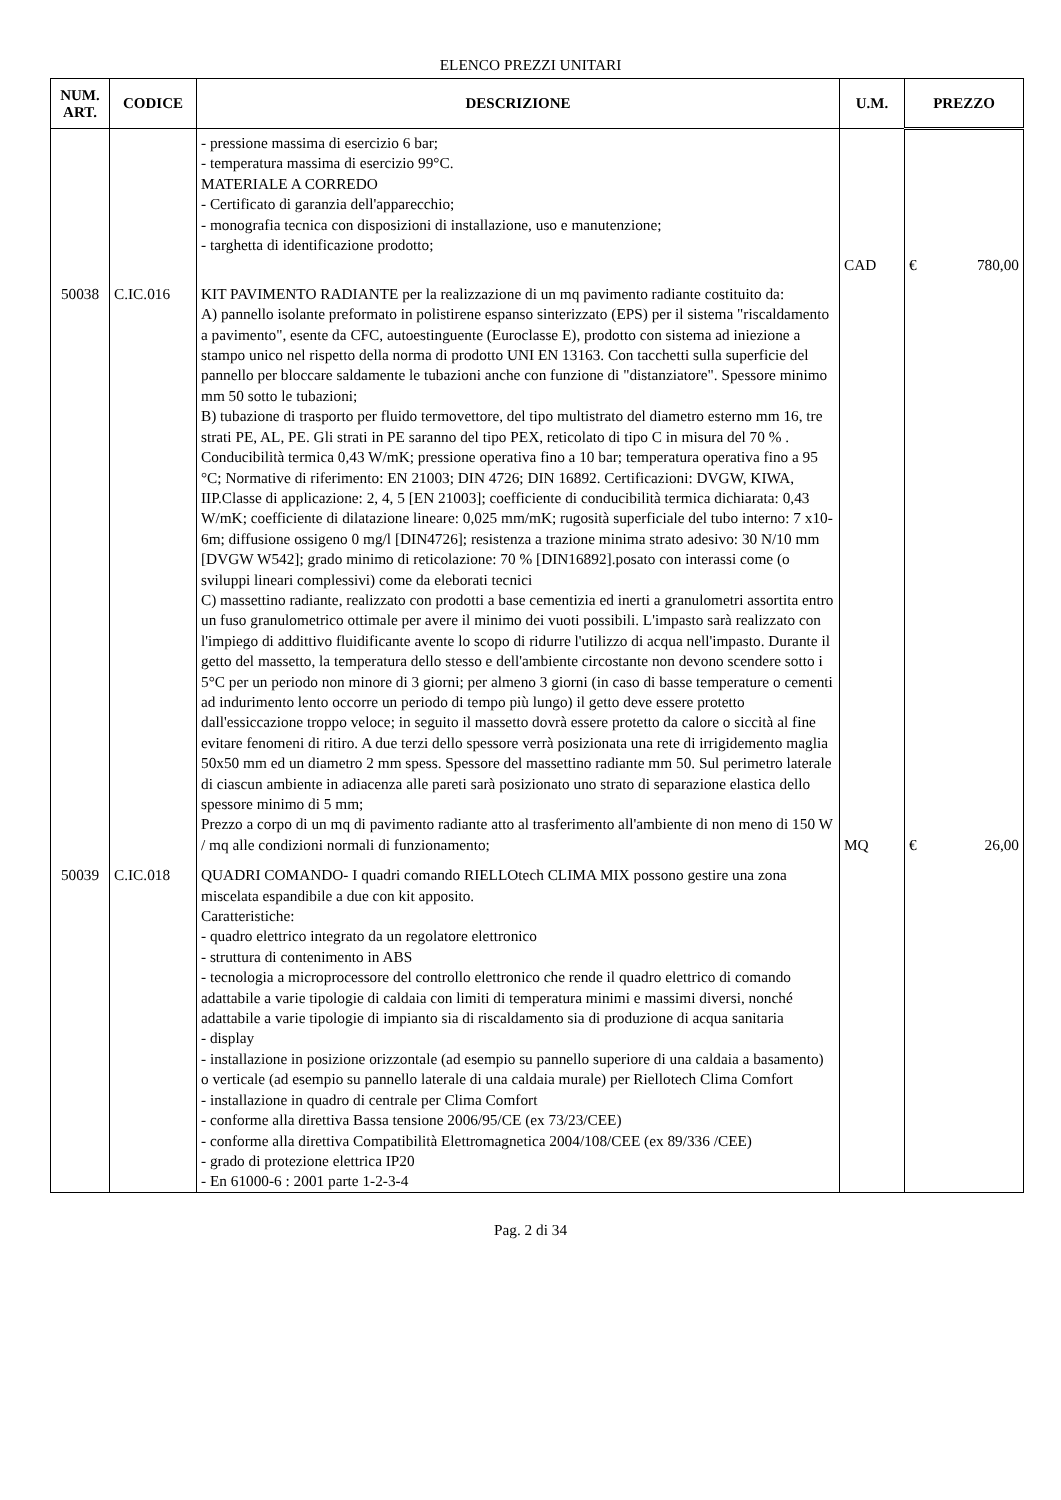ELENCO PREZZI UNITARI
| NUM. ART. | CODICE | DESCRIZIONE | U.M. | PREZZO |
| --- | --- | --- | --- | --- |
| | | - pressione massima di esercizio 6 bar; - temperatura massima di esercizio 99°C. MATERIALE A CORREDO - Certificato di garanzia dell'apparecchio; - monografia tecnica con disposizioni di installazione, uso e manutenzione; - targhetta di identificazione prodotto; | CAD | € 780,00 |
| 50038 | C.IC.016 | KIT PAVIMENTO RADIANTE per la realizzazione di un mq pavimento radiante costituito da: A) pannello isolante preformato in polistirene espanso sinterizzato (EPS) per il sistema "riscaldamento a pavimento", esente da CFC, autoestinguente (Euroclasse E), prodotto con sistema ad iniezione a stampo unico nel rispetto della norma di prodotto UNI EN 13163. Con tacchetti sulla superficie del pannello per bloccare saldamente le tubazioni anche con funzione di "distanziatore". Spessore minimo mm 50 sotto le tubazioni; B) tubazione di trasporto per fluido termovettore, del tipo multistrato del diametro esterno mm 16, tre strati PE, AL, PE. Gli strati in PE saranno del tipo PEX, reticolato di tipo C in misura del 70 % . Conducibilità termica 0,43 W/mK; pressione operativa fino a 10 bar; temperatura operativa fino a 95 °C; Normative di riferimento: EN 21003; DIN 4726; DIN 16892. Certificazioni: DVGW, KIWA, IIP.Classe di applicazione: 2, 4, 5 [EN 21003]; coefficiente di conducibilità termica dichiarata: 0,43 W/mK; coefficiente di dilatazione lineare: 0,025 mm/mK; rugosità superficiale del tubo interno: 7 x10-6m; diffusione ossigeno 0 mg/l [DIN4726]; resistenza a trazione minima strato adesivo: 30 N/10 mm [DVGW W542]; grado minimo di reticolazione: 70 % [DIN16892].posato con interassi come (o sviluppi lineari complessivi) come da eleborati tecnici C) massettino radiante, realizzato con prodotti a base cementizia ed inerti a granulometri assortita entro un fuso granulometrico ottimale per avere il minimo dei vuoti possibili. L'impasto sarà realizzato con l'impiego di addittivo fluidificante avente lo scopo di ridurre l'utilizzo di acqua nell'impasto. Durante il getto del massetto, la temperatura dello stesso e dell'ambiente circostante non devono scendere sotto i 5°C per un periodo non minore di 3 giorni; per almeno 3 giorni (in caso di basse temperature o cementi ad indurimento lento occorre un periodo di tempo più lungo) il getto deve essere protetto dall'essiccazione troppo veloce; in seguito il massetto dovrà essere protetto da calore o siccità al fine evitare fenomeni di ritiro. A due terzi dello spessore verrà posizionata una rete di irrigidemento maglia 50x50 mm ed un diametro 2 mm spess. Spessore del massettino radiante mm 50. Sul perimetro laterale di ciascun ambiente in adiacenza alle pareti sarà posizionato uno strato di separazione elastica dello spessore minimo di 5 mm; Prezzo a corpo di un mq di pavimento radiante atto al trasferimento all'ambiente di non meno di 150 W / mq alle condizioni normali di funzionamento; | MQ | € 26,00 |
| 50039 | C.IC.018 | QUADRI COMANDO- I quadri comando RIELLOtech CLIMA MIX possono gestire una zona miscelata espandibile a due con kit apposito. Caratteristiche: - quadro elettrico integrato da un regolatore elettronico - struttura di contenimento in ABS - tecnologia a microprocessore del controllo elettronico che rende il quadro elettrico di comando adattabile a varie tipologie di caldaia con limiti di temperatura minimi e massimi diversi, nonché adattabile a varie tipologie di impianto sia di riscaldamento sia di produzione di acqua sanitaria - display - installazione in posizione orizzontale (ad esempio su pannello superiore di una caldaia a basamento) o verticale (ad esempio su pannello laterale di una caldaia murale) per Riellotech Clima Comfort - installazione in quadro di centrale per Clima Comfort - conforme alla direttiva Bassa tensione 2006/95/CE (ex 73/23/CEE) - conforme alla direttiva Compatibilità Elettromagnetica 2004/108/CEE (ex 89/336 /CEE) - grado di protezione elettrica IP20 - En 61000-6 : 2001 parte 1-2-3-4 | | |
Pag. 2 di 34